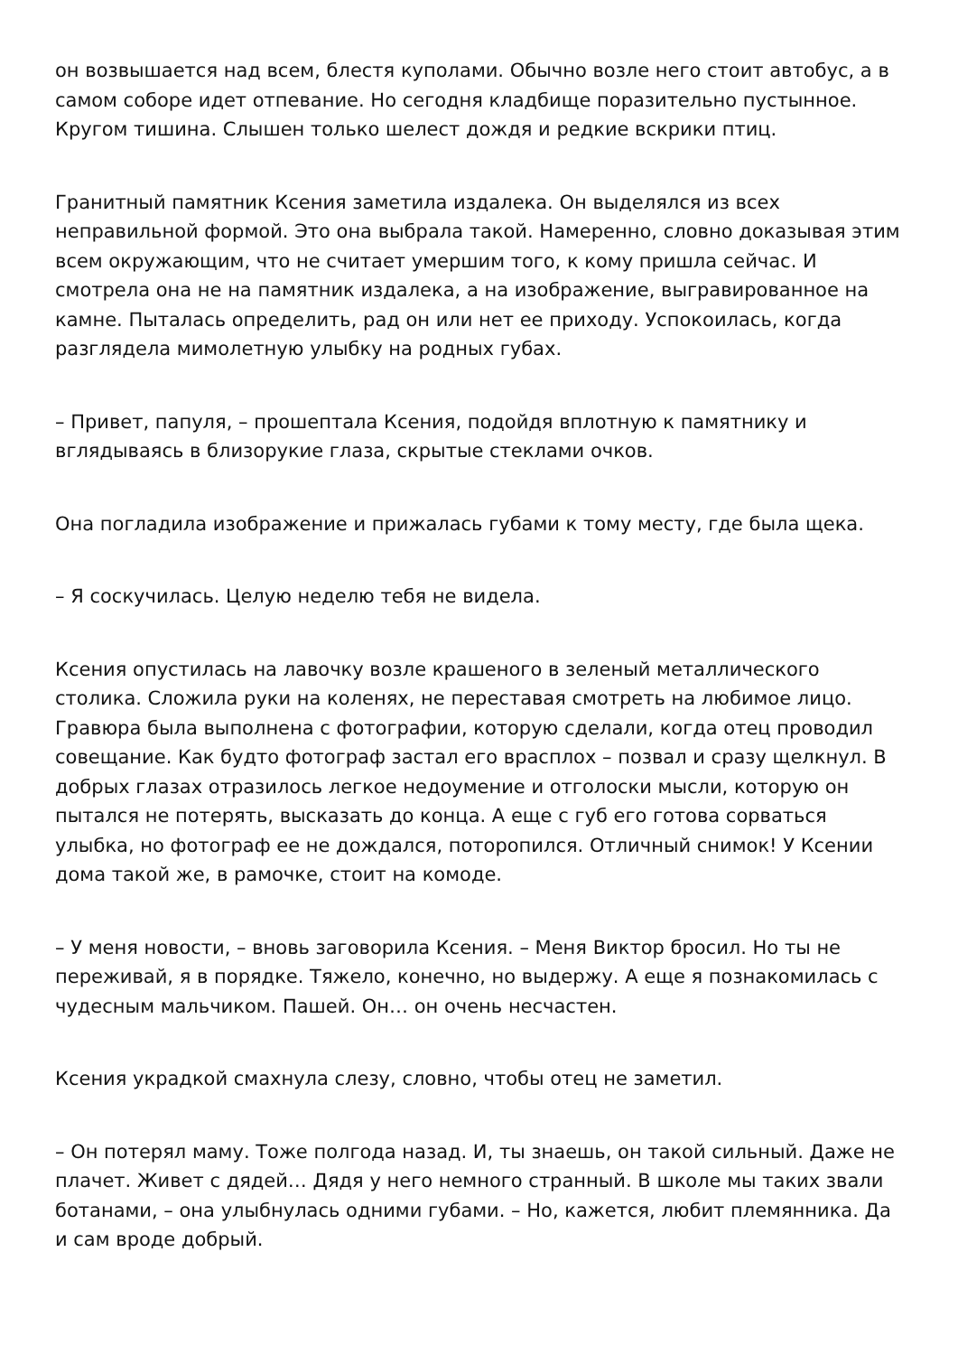он возвышается над всем, блестя куполами. Обычно возле него стоит автобус, а в самом соборе идет отпевание. Но сегодня кладбище поразительно пустынное. Кругом тишина. Слышен только шелест дождя и редкие вскрики птиц.
Гранитный памятник Ксения заметила издалека. Он выделялся из всех неправильной формой. Это она выбрала такой. Намеренно, словно доказывая этим всем окружающим, что не считает умершим того, к кому пришла сейчас. И смотрела она не на памятник издалека, а на изображение, выгравированное на камне. Пыталась определить, рад он или нет ее приходу. Успокоилась, когда разглядела мимолетную улыбку на родных губах.
– Привет, папуля, – прошептала Ксения, подойдя вплотную к памятнику и вглядываясь в близорукие глаза, скрытые стеклами очков.
Она погладила изображение и прижалась губами к тому месту, где была щека.
– Я соскучилась. Целую неделю тебя не видела.
Ксения опустилась на лавочку возле крашеного в зеленый металлического столика. Сложила руки на коленях, не переставая смотреть на любимое лицо. Гравюра была выполнена с фотографии, которую сделали, когда отец проводил совещание. Как будто фотограф застал его врасплох – позвал и сразу щелкнул. В добрых глазах отразилось легкое недоумение и отголоски мысли, которую он пытался не потерять, высказать до конца. А еще с губ его готова сорваться улыбка, но фотограф ее не дождался, поторопился. Отличный снимок! У Ксении дома такой же, в рамочке, стоит на комоде.
– У меня новости, – вновь заговорила Ксения. – Меня Виктор бросил. Но ты не переживай, я в порядке. Тяжело, конечно, но выдержу. А еще я познакомилась с чудесным мальчиком. Пашей. Он… он очень несчастен.
Ксения украдкой смахнула слезу, словно, чтобы отец не заметил.
– Он потерял маму. Тоже полгода назад. И, ты знаешь, он такой сильный. Даже не плачет. Живет с дядей… Дядя у него немного странный. В школе мы таких звали ботанами, – она улыбнулась одними губами. – Но, кажется, любит племянника. Да и сам вроде добрый.